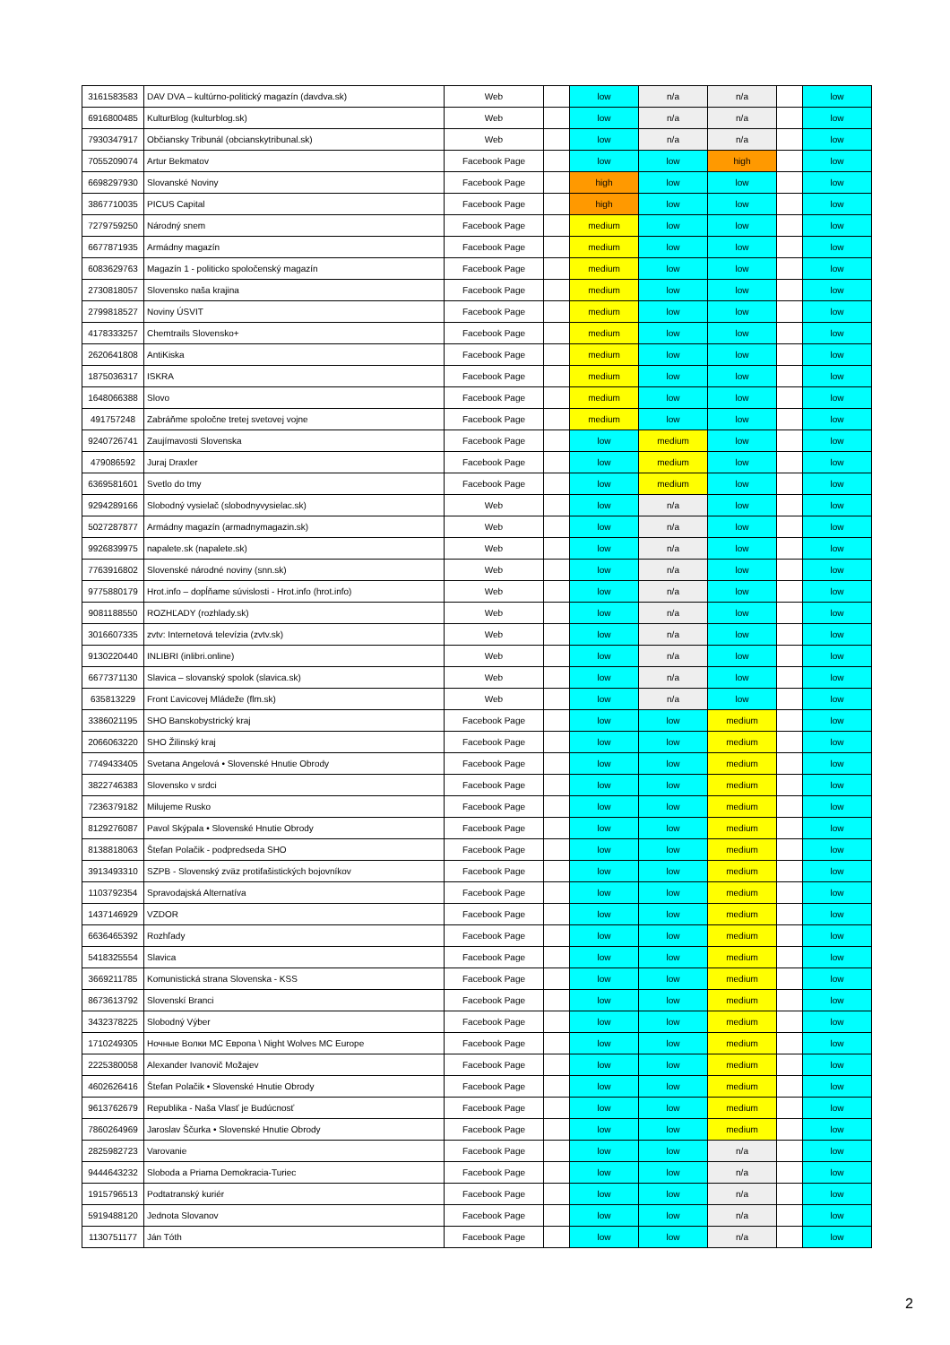| 3161583583 | DAV DVA – kultúrno-politický magazín (davdva.sk) | Web | | low | n/a | n/a | | low |
| 6916800485 | KulturBlog (kulturblog.sk) | Web | | low | n/a | n/a | | low |
| 7930347917 | Občiansky Tribunál (obcianskytribunal.sk) | Web | | low | n/a | n/a | | low |
| 7055209074 | Artur Bekmatov | Facebook Page | | low | low | high | | low |
| 6698297930 | Slovanské Noviny | Facebook Page | | high | low | low | | low |
| 3867710035 | PICUS Capital | Facebook Page | | high | low | low | | low |
| 7279759250 | Národný snem | Facebook Page | | medium | low | low | | low |
| 6677871935 | Armádny magazín | Facebook Page | | medium | low | low | | low |
| 6083629763 | Magazín 1 - politicko spoločenský magazín | Facebook Page | | medium | low | low | | low |
| 2730818057 | Slovensko naša krajina | Facebook Page | | medium | low | low | | low |
| 2799818527 | Noviny ÚSVIT | Facebook Page | | medium | low | low | | low |
| 4178333257 | Chemtrails Slovensko+ | Facebook Page | | medium | low | low | | low |
| 2620641808 | AntiKiska | Facebook Page | | medium | low | low | | low |
| 1875036317 | ISKRA | Facebook Page | | medium | low | low | | low |
| 1648066388 | Slovo | Facebook Page | | medium | low | low | | low |
| 491757248 | Zabráňme spoločne tretej svetovej vojne | Facebook Page | | medium | low | low | | low |
| 9240726741 | Zaujímavosti Slovenska | Facebook Page | | low | medium | low | | low |
| 479086592 | Juraj Draxler | Facebook Page | | low | medium | low | | low |
| 6369581601 | Svetlo do tmy | Facebook Page | | low | medium | low | | low |
| 9294289166 | Slobodný vysielač (slobodnyvysielac.sk) | Web | | low | n/a | low | | low |
| 5027287877 | Armádny magazín (armadnymagazin.sk) | Web | | low | n/a | low | | low |
| 9926839975 | napalete.sk (napalete.sk) | Web | | low | n/a | low | | low |
| 7763916802 | Slovenské národné noviny (snn.sk) | Web | | low | n/a | low | | low |
| 9775880179 | Hrot.info – dopĺňame súvislosti - Hrot.info (hrot.info) | Web | | low | n/a | low | | low |
| 9081188550 | ROZHĽADY (rozhlady.sk) | Web | | low | n/a | low | | low |
| 3016607335 | zvtv: Internetová televízia (zvtv.sk) | Web | | low | n/a | low | | low |
| 9130220440 | INLIBRI (inlibri.online) | Web | | low | n/a | low | | low |
| 6677371130 | Slavica – slovanský spolok (slavica.sk) | Web | | low | n/a | low | | low |
| 635813229 | Front Ľavicovej Mládeže (flm.sk) | Web | | low | n/a | low | | low |
| 3386021195 | SHO Banskobystrický kraj | Facebook Page | | low | low | medium | | low |
| 2066063220 | SHO Žilinský kraj | Facebook Page | | low | low | medium | | low |
| 7749433405 | Svetana Angelová • Slovenské Hnutie Obrody | Facebook Page | | low | low | medium | | low |
| 3822746383 | Slovensko v srdci | Facebook Page | | low | low | medium | | low |
| 7236379182 | Milujeme Rusko | Facebook Page | | low | low | medium | | low |
| 8129276087 | Pavol Skýpala • Slovenské Hnutie Obrody | Facebook Page | | low | low | medium | | low |
| 8138818063 | Štefan Polačik - podpredseda SHO | Facebook Page | | low | low | medium | | low |
| 3913493310 | SZPB - Slovenský zväz protifašistických bojovníkov | Facebook Page | | low | low | medium | | low |
| 1103792354 | Spravodajská Alternatíva | Facebook Page | | low | low | medium | | low |
| 1437146929 | VZDOR | Facebook Page | | low | low | medium | | low |
| 6636465392 | Rozhľady | Facebook Page | | low | low | medium | | low |
| 5418325554 | Slavica | Facebook Page | | low | low | medium | | low |
| 3669211785 | Komunistická strana Slovenska - KSS | Facebook Page | | low | low | medium | | low |
| 8673613792 | Slovenskí Branci | Facebook Page | | low | low | medium | | low |
| 3432378225 | Slobodný Výber | Facebook Page | | low | low | medium | | low |
| 1710249305 | Ночные Волки MC Европа \ Night Wolves MC Europe | Facebook Page | | low | low | medium | | low |
| 2225380058 | Alexander Ivanovič Možajev | Facebook Page | | low | low | medium | | low |
| 4602626416 | Štefan Polačik • Slovenské Hnutie Obrody | Facebook Page | | low | low | medium | | low |
| 9613762679 | Republika - Naša Vlasť je Budúcnosť | Facebook Page | | low | low | medium | | low |
| 7860264969 | Jaroslav Ščurka • Slovenské Hnutie Obrody | Facebook Page | | low | low | medium | | low |
| 2825982723 | Varovanie | Facebook Page | | low | low | n/a | | low |
| 9444643232 | Sloboda a Priama Demokracia-Turiec | Facebook Page | | low | low | n/a | | low |
| 1915796513 | Podtatranský kuriér | Facebook Page | | low | low | n/a | | low |
| 5919488120 | Jednota Slovanov | Facebook Page | | low | low | n/a | | low |
| 1130751177 | Ján Tóth | Facebook Page | | low | low | n/a | | low |
2